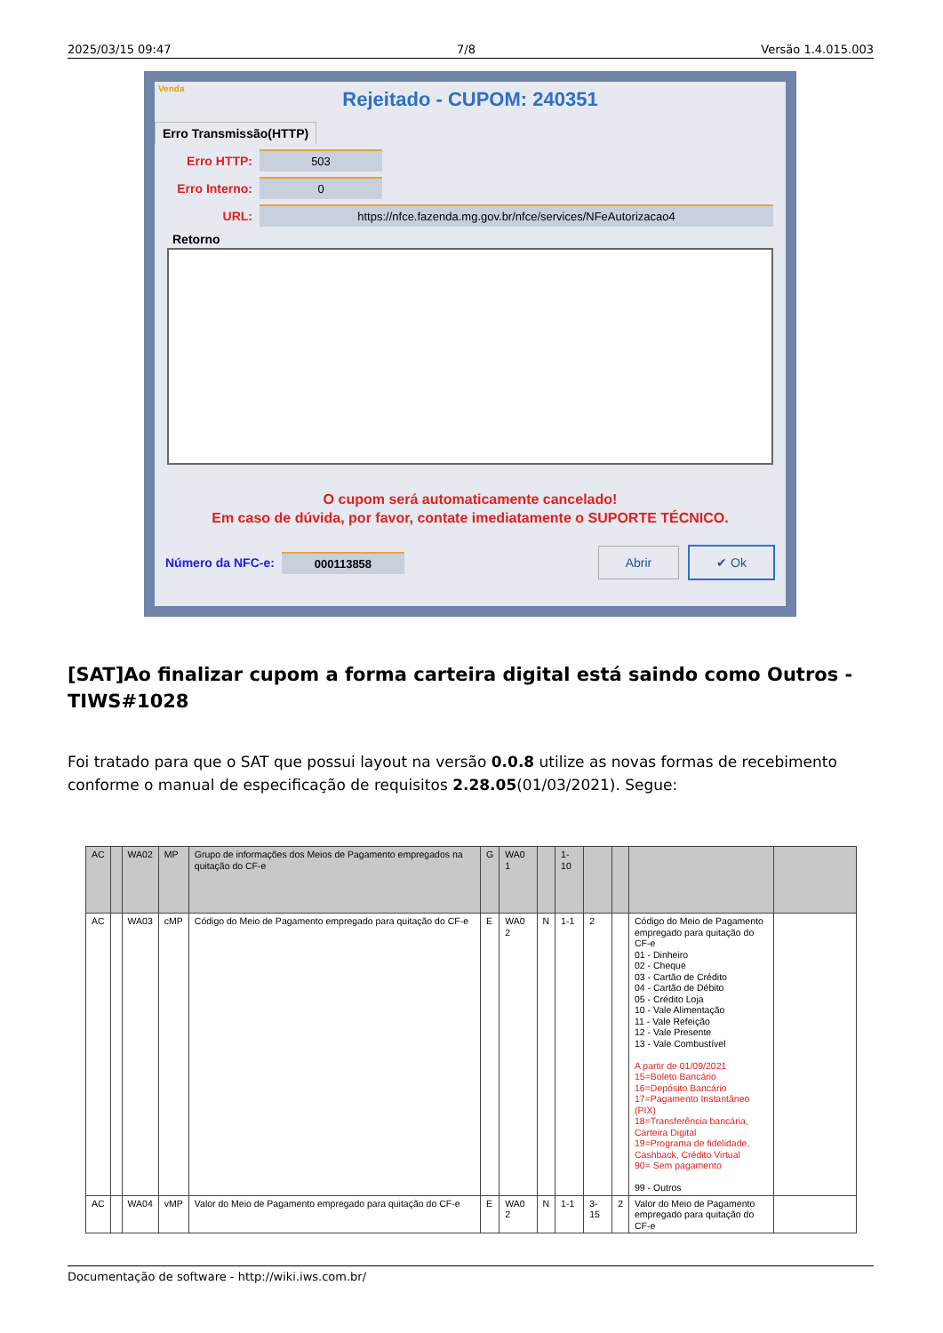2025/03/15 09:47 7/8 Versão 1.4.015.003
Venda
Rejeitado - CUPOM: 240351
Erro Transmissão(HTTP)
Erro HTTP:
503
Erro Interno:
0
URL:
https://nfce.fazenda.mg.gov.br/nfce/services/NFeAutorizacao4
Retorno
O cupom será automaticamente cancelado!
Em caso de dúvida, por favor, contate imediatamente o SUPORTE TÉCNICO.
Número da NFC-e: 000113858 Abrir ✔ Ok
[SAT]Ao finalizar cupom a forma carteira digital está saindo como Outros - TIWS#1028
Foi tratado para que o SAT que possui layout na versão 0.0.8 utilize as novas formas de recebimento conforme o manual de especificação de requisitos 2.28.05(01/03/2021). Segue:
| AC | | WA02 | MP | Grupo de informações dos Meios de Pagamento empregados na quitação do CF-e | G | WA0 1 | | 1-10 | | | | |
| AC | | WA03 | cMP | Código do Meio de Pagamento empregado para quitação do CF-e | E | WA0 2 | N | 1-1 | 2 | | Código do Meio de Pagamento empregado para quitação do CF-e 01 - Dinheiro 02 - Cheque 03 - Cartão de Crédito 04 - Cartão de Débito 05 - Crédito Loja 10 - Vale Alimentação 11 - Vale Refeição 12 - Vale Presente 13 - Vale Combustível A partir de 01/09/2021 15=Boleto Bancário 16=Depósito Bancário 17=Pagamento Instantâneo (PIX) 18=Transferência bancária, Carteira Digital 19=Programa de fidelidade, Cashback, Crédito Virtual 90= Sem pagamento 99 - Outros | |
| AC | | WA04 | vMP | Valor do Meio de Pagamento empregado para quitação do CF-e | E | WA0 2 | N | 1-1 | 3-15 | 2 | Valor do Meio de Pagamento empregado para quitação do CF-e | |
Documentação de software - http://wiki.iws.com.br/